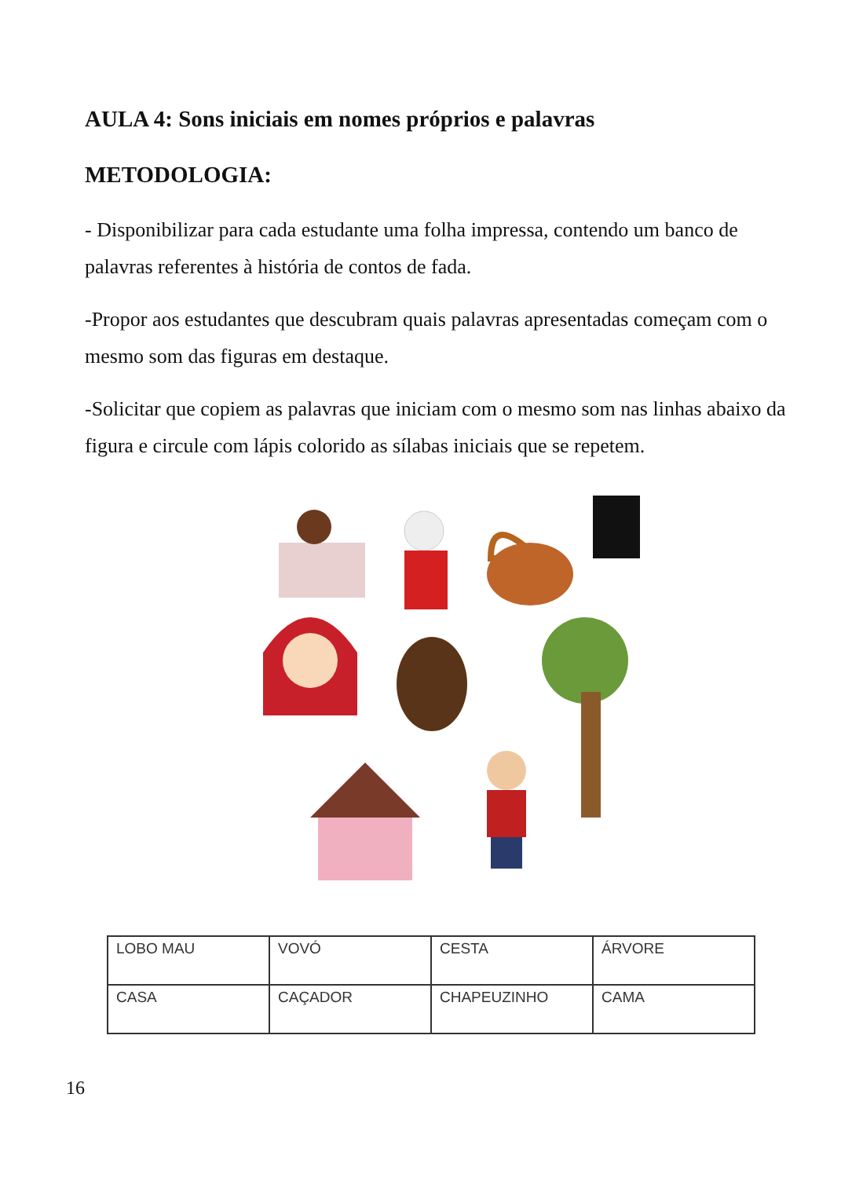AULA 4: Sons iniciais em nomes próprios e palavras
METODOLOGIA:
- Disponibilizar para cada estudante uma folha impressa, contendo um banco de palavras referentes à história de contos de fada.
-Propor aos estudantes que descubram quais palavras apresentadas começam com o mesmo som das figuras em destaque.
-Solicitar que copiem as palavras que iniciam com o mesmo som nas linhas abaixo da figura e circule com lápis colorido as sílabas iniciais que se repetem.
| LOBO MAU | VOVÓ | CESTA | ÁRVORE |
| CASA | CAÇADOR | CHAPEUZINHO | CAMA |
16